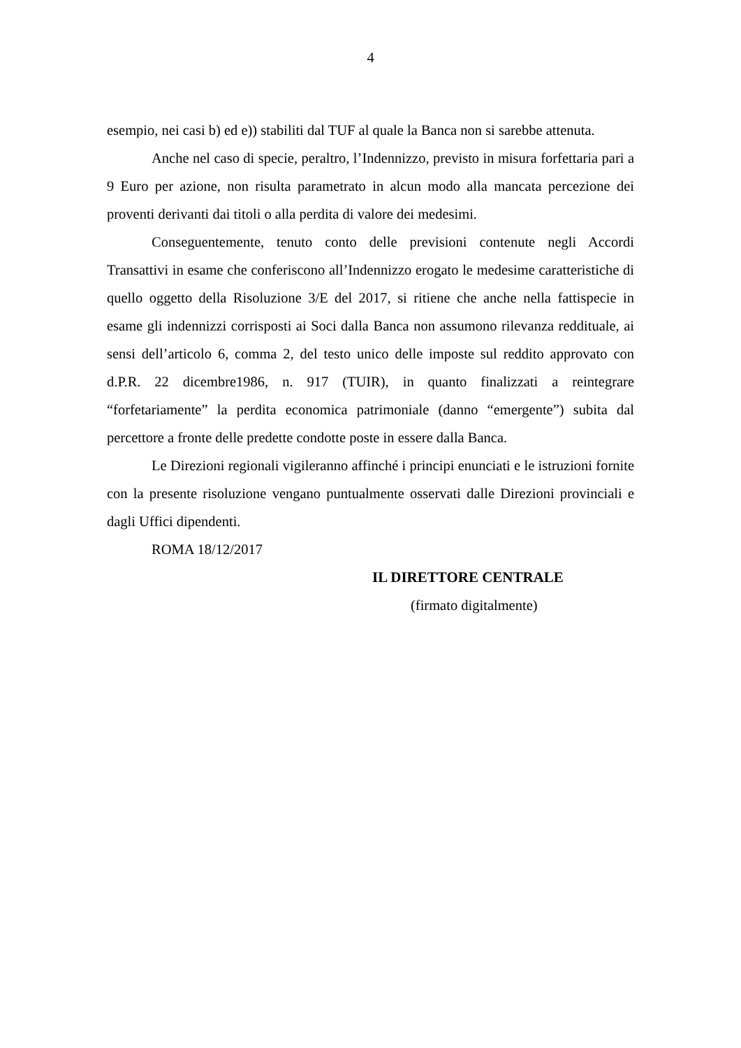4
esempio, nei casi b) ed e)) stabiliti dal TUF al quale la Banca non si sarebbe attenuta.
Anche nel caso di specie, peraltro, l’Indennizzo, previsto in misura forfettaria pari a 9 Euro per azione, non risulta parametrato in alcun modo alla mancata percezione dei proventi derivanti dai titoli o alla perdita di valore dei medesimi.
Conseguentemente, tenuto conto delle previsioni contenute negli Accordi Transattivi in esame che conferiscono all’Indennizzo erogato le medesime caratteristiche di quello oggetto della Risoluzione 3/E del 2017, si ritiene che anche nella fattispecie in esame gli indennizzi corrisposti ai Soci dalla Banca non assumono rilevanza reddituale, ai sensi dell’articolo 6, comma 2, del testo unico delle imposte sul reddito approvato con d.P.R. 22 dicembre1986, n. 917 (TUIR), in quanto finalizzati a reintegrare “forfetariamente” la perdita economica patrimoniale (danno “emergente”) subita dal percettore a fronte delle predette condotte poste in essere dalla Banca.
Le Direzioni regionali vigileranno affinché i principi enunciati e le istruzioni fornite con la presente risoluzione vengano puntualmente osservati dalle Direzioni provinciali e dagli Uffici dipendenti.
ROMA 18/12/2017
IL DIRETTORE CENTRALE
(firmato digitalmente)